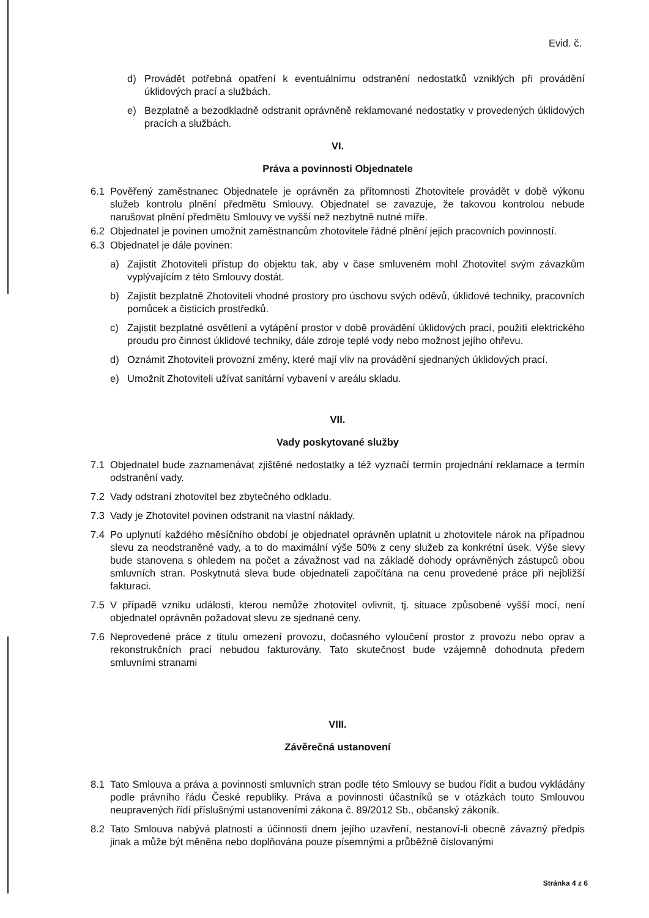Evid. č.
d) Provádět potřebná opatření k eventuálnímu odstranění nedostatků vzniklých při provádění úklidových prací a službách.
e) Bezplatně a bezodkladně odstranit oprávněně reklamované nedostatky v provedených úklidových pracích a službách.
VI.
Práva a povinnosti Objednatele
6.1 Pověřený zaměstnanec Objednatele je oprávněn za přítomnosti Zhotovitele provádět v době výkonu služeb kontrolu plnění předmětu Smlouvy. Objednatel se zavazuje, že takovou kontrolou nebude narušovat plnění předmětu Smlouvy ve vyšší než nezbytně nutné míře.
6.2 Objednatel je povinen umožnit zaměstnancům zhotovitele řádné plnění jejich pracovních povinností.
6.3 Objednatel je dále povinen:
a) Zajistit Zhotoviteli přístup do objektu tak, aby v čase smluveném mohl Zhotovitel svým závazkům vyplývajícím z této Smlouvy dostát.
b) Zajistit bezplatně Zhotoviteli vhodné prostory pro úschovu svých oděvů, úklidové techniky, pracovních pomůcek a čisticích prostředků.
c) Zajistit bezplatné osvětlení a vytápění prostor v době provádění úklidových prací, použití elektrického proudu pro činnost úklidové techniky, dále zdroje teplé vody nebo možnost jejího ohřevu.
d) Oznámit Zhotoviteli provozní změny, které mají vliv na provádění sjednaných úklidových prací.
e) Umožnit Zhotoviteli užívat sanitární vybavení v areálu skladu.
VII.
Vady poskytované služby
7.1 Objednatel bude zaznamenávat zjištěné nedostatky a též vyznačí termín projednání reklamace a termín odstranění vady.
7.2 Vady odstraní zhotovitel bez zbytečného odkladu.
7.3 Vady je Zhotovitel povinen odstranit na vlastní náklady.
7.4 Po uplynutí každého měsíčního období je objednatel oprávněn uplatnit u zhotovitele nárok na případnou slevu za neodstraněné vady, a to do maximální výše 50% z ceny služeb za konkrétní úsek. Výše slevy bude stanovena s ohledem na počet a závažnost vad na základě dohody oprávněných zástupců obou smluvních stran. Poskytnutá sleva bude objednateli započítána na cenu provedené práce při nejbližší fakturaci.
7.5 V případě vzniku události, kterou nemůže zhotovitel ovlivnit, tj. situace způsobené vyšší mocí, není objednatel oprávněn požadovat slevu ze sjednané ceny.
7.6 Neprovedené práce z titulu omezení provozu, dočasného vyloučení prostor z provozu nebo oprav a rekonstrukčních prací nebudou fakturovány. Tato skutečnost bude vzájemně dohodnuta předem smluvními stranami
VIII.
Závěrečná ustanovení
8.1 Tato Smlouva a práva a povinnosti smluvních stran podle této Smlouvy se budou řídit a budou vykládány podle právního řádu České republiky. Práva a povinnosti účastníků se v otázkách touto Smlouvou neupravených řídí příslušnými ustanoveními zákona č. 89/2012 Sb., občanský zákoník.
8.2 Tato Smlouva nabývá platnosti a účinnosti dnem jejího uzavření, nestanoví-li obecně závazný předpis jinak a může být měněna nebo doplňována pouze písemnými a průběžně číslovanými
Stránka 4 z 6